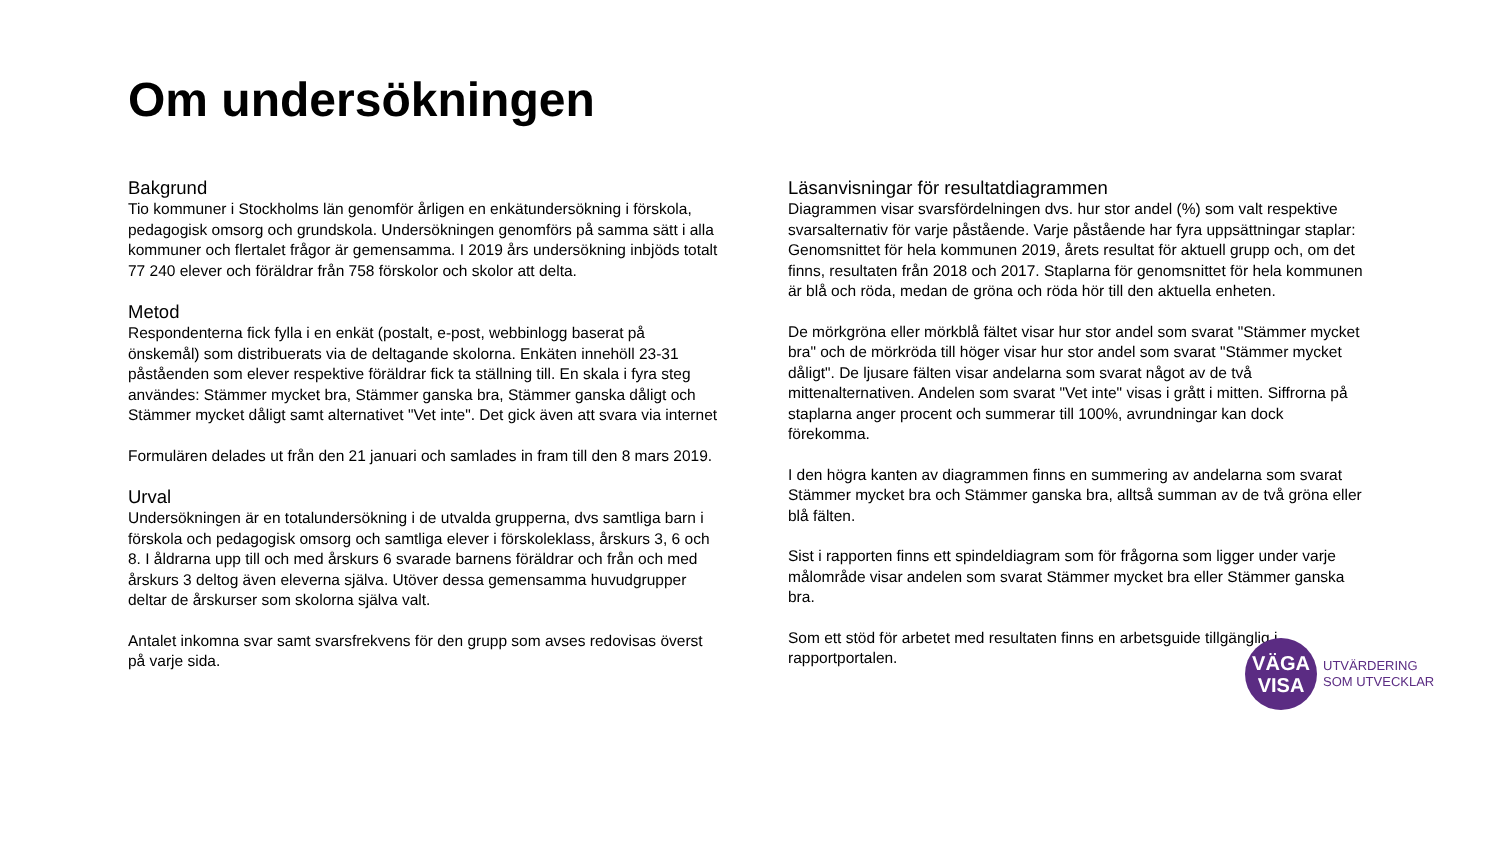Om undersökningen
Bakgrund
Tio kommuner i Stockholms län genomför årligen en enkätundersökning i förskola, pedagogisk omsorg och grundskola. Undersökningen genomförs på samma sätt i alla kommuner och flertalet frågor är gemensamma. I 2019 års undersökning inbjöds totalt 77 240 elever och föräldrar från 758 förskolor och skolor att delta.
Metod
Respondenterna fick fylla i en enkät (postalt, e-post, webbinlogg baserat på önskemål) som distribuerats via de deltagande skolorna. Enkäten innehöll 23-31 påståenden som elever respektive föräldrar fick ta ställning till. En skala i fyra steg användes: Stämmer mycket bra, Stämmer ganska bra, Stämmer ganska dåligt och Stämmer mycket dåligt samt alternativet "Vet inte". Det gick även att svara via internet
Formulären delades ut från den 21 januari och samlades in fram till den 8 mars 2019.
Urval
Undersökningen är en totalundersökning i de utvalda grupperna, dvs samtliga barn i förskola och pedagogisk omsorg och samtliga elever i förskoleklass, årskurs 3, 6 och 8. I åldrarna upp till och med årskurs 6 svarade barnens föräldrar och från och med årskurs 3 deltog även eleverna själva. Utöver dessa gemensamma huvudgrupper deltar de årskurser som skolorna själva valt.
Antalet inkomna svar samt svarsfrekvens för den grupp som avses redovisas överst på varje sida.
Läsanvisningar för resultatdiagrammen
Diagrammen visar svarsfördelningen dvs. hur stor andel (%) som valt respektive svarsalternativ för varje påstående. Varje påstående har fyra uppsättningar staplar: Genomsnittet för hela kommunen 2019, årets resultat för aktuell grupp och, om det finns, resultaten från 2018 och 2017. Staplarna för genomsnittet för hela kommunen är blå och röda, medan de gröna och röda hör till den aktuella enheten.
De mörkgröna eller mörkblå fältet visar hur stor andel som svarat "Stämmer mycket bra" och de mörkröda till höger visar hur stor andel som svarat "Stämmer mycket dåligt". De ljusare fälten visar andelarna som svarat något av de två mittenalternativen. Andelen som svarat "Vet inte" visas i grått i mitten. Siffrorna på staplarna anger procent och summerar till 100%, avrundningar kan dock förekomma.
I den högra kanten av diagrammen finns en summering av andelarna som svarat Stämmer mycket bra och Stämmer ganska bra, alltså summan av de två gröna eller blå fälten.
Sist i rapporten finns ett spindeldiagram som för frågorna som ligger under varje målområde visar andelen som svarat Stämmer mycket bra eller Stämmer ganska bra.
Som ett stöd för arbetet med resultaten finns en arbetsguide tillgänglig i rapportportalen.
VÄGA
VISA
UTVÄRDERING
SOM UTVECKLAR